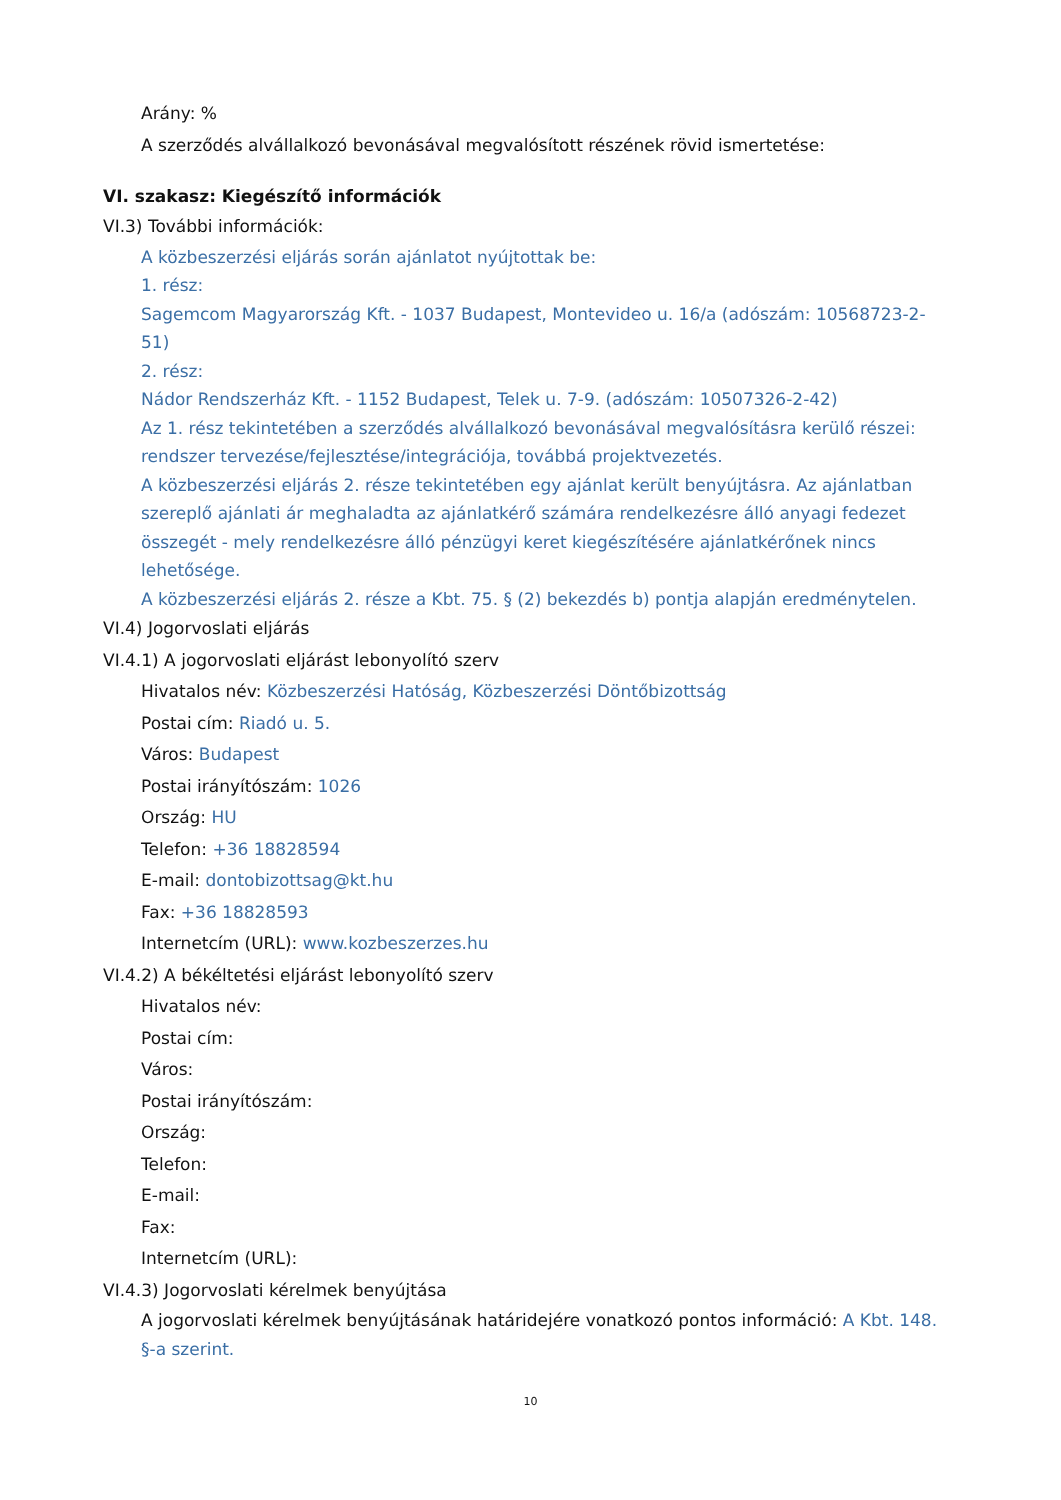Arány: %
A szerződés alvállalkozó bevonásával megvalósított részének rövid ismertetése:
VI. szakasz: Kiegészítő információk
VI.3) További információk:
A közbeszerzési eljárás során ajánlatot nyújtottak be:
1. rész:
Sagemcom Magyarország Kft. - 1037 Budapest, Montevideo u. 16/a (adószám: 10568723-2-51)
2. rész:
Nádor Rendszerház Kft. - 1152 Budapest, Telek u. 7-9. (adószám: 10507326-2-42)
Az 1. rész tekintetében a szerződés alvállalkozó bevonásával megvalósításra kerülő részei: rendszer tervezése/fejlesztése/integrációja, továbbá projektvezetés.
A közbeszerzési eljárás 2. része tekintetében egy ajánlat került benyújtásra. Az ajánlatban szereplő ajánlati ár meghaladta az ajánlatkérő számára rendelkezésre álló anyagi fedezet összegét - mely rendelkezésre álló pénzügyi keret kiegészítésére ajánlatkérőnek nincs lehetősége.
A közbeszerzési eljárás 2. része a Kbt. 75. § (2) bekezdés b) pontja alapján eredménytelen.
VI.4) Jogorvoslati eljárás
VI.4.1) A jogorvoslati eljárást lebonyolító szerv
Hivatalos név: Közbeszerzési Hatóság, Közbeszerzési Döntőbizottság
Postai cím: Riadó u. 5.
Város: Budapest
Postai irányítószám: 1026
Ország: HU
Telefon: +36 18828594
E-mail: dontobizottsag@kt.hu
Fax: +36 18828593
Internetcím (URL): www.kozbeszerzes.hu
VI.4.2) A békéltetési eljárást lebonyolító szerv
Hivatalos név:
Postai cím:
Város:
Postai irányítószám:
Ország:
Telefon:
E-mail:
Fax:
Internetcím (URL):
VI.4.3) Jogorvoslati kérelmek benyújtása
A jogorvoslati kérelmek benyújtásának határidejére vonatkozó pontos információ: A Kbt. 148. §-a szerint.
10